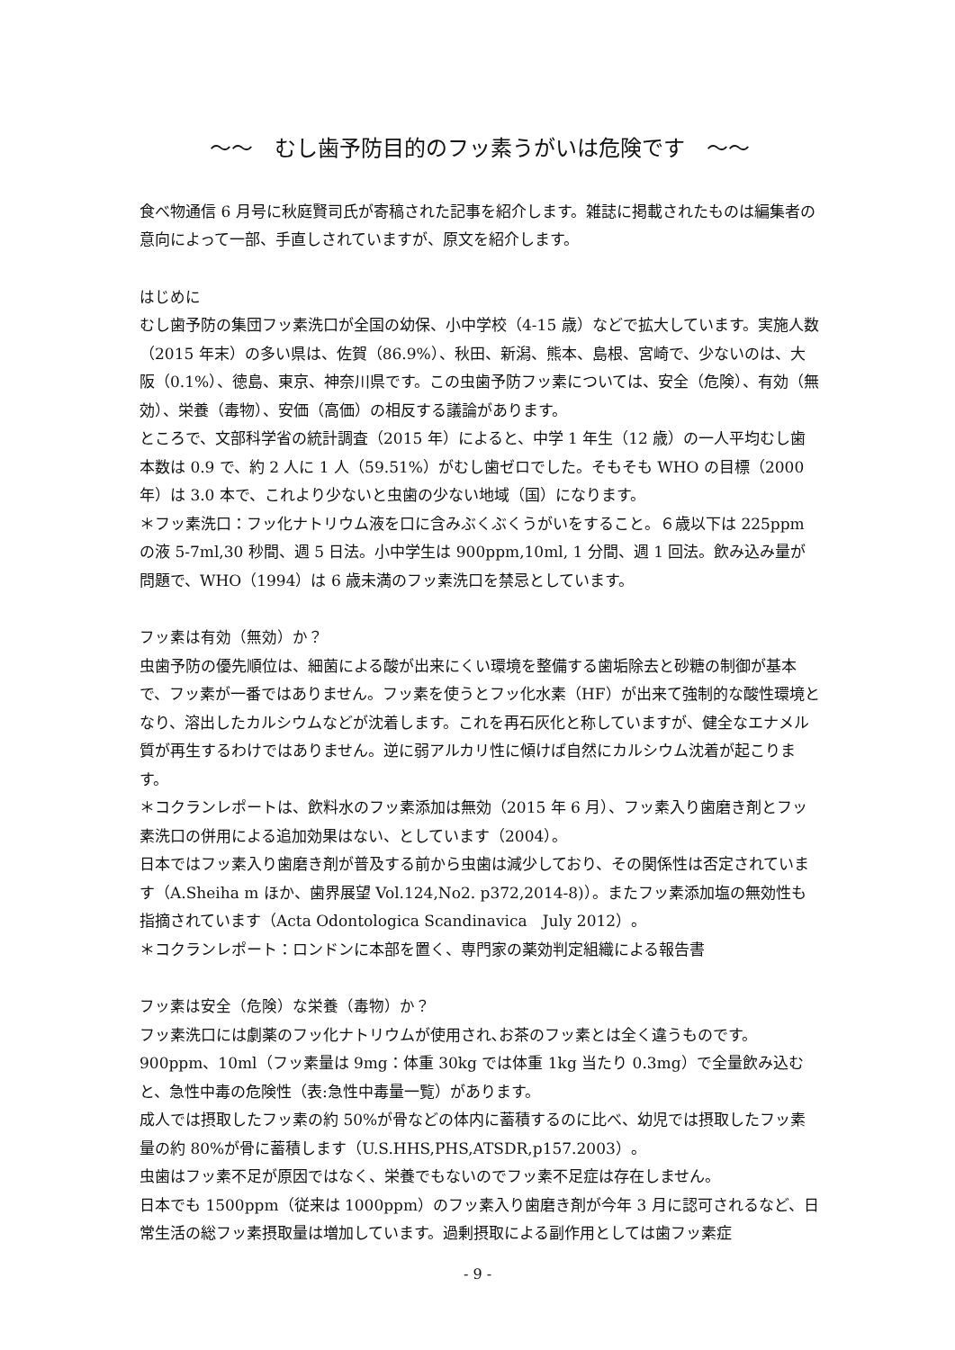～～　むし歯予防目的のフッ素うがいは危険です　～～
食べ物通信 6 月号に秋庭賢司氏が寄稿された記事を紹介します。雑誌に掲載されたものは編集者の意向によって一部、手直しされていますが、原文を紹介します。
はじめに
むし歯予防の集団フッ素洗口が全国の幼保、小中学校（4-15 歳）などで拡大しています。実施人数（2015 年末）の多い県は、佐賀（86.9%）、秋田、新潟、熊本、島根、宮崎で、少ないのは、大阪（0.1%）、徳島、東京、神奈川県です。この虫歯予防フッ素については、安全（危険）、有効（無効）、栄養（毒物）、安価（高価）の相反する議論があります。
ところで、文部科学省の統計調査（2015 年）によると、中学 1 年生（12 歳）の一人平均むし歯本数は 0.9 で、約 2 人に 1 人（59.51%）がむし歯ゼロでした。そもそも WHO の目標（2000 年）は 3.0 本で、これより少ないと虫歯の少ない地域（国）になります。
＊フッ素洗口：フッ化ナトリウム液を口に含みぶくぶくうがいをすること。６歳以下は 225ppm の液 5-7ml,30 秒間、週 5 日法。小中学生は 900ppm,10ml, 1 分間、週 1 回法。飲み込み量が問題で、WHO（1994）は 6 歳未満のフッ素洗口を禁忌としています。
フッ素は有効（無効）か？
虫歯予防の優先順位は、細菌による酸が出来にくい環境を整備する歯垢除去と砂糖の制御が基本で、フッ素が一番ではありません。フッ素を使うとフッ化水素（HF）が出来て強制的な酸性環境となり、溶出したカルシウムなどが沈着します。これを再石灰化と称していますが、健全なエナメル質が再生するわけではありません。逆に弱アルカリ性に傾けば自然にカルシウム沈着が起こります。
＊コクランレポートは、飲料水のフッ素添加は無効（2015 年 6 月）、フッ素入り歯磨き剤とフッ素洗口の併用による追加効果はない、としています（2004）。
日本ではフッ素入り歯磨き剤が普及する前から虫歯は減少しており、その関係性は否定されています（A.Sheiha m ほか、歯界展望 Vol.124,No2. p372,2014-8)）。またフッ素添加塩の無効性も指摘されています（Acta Odontologica Scandinavica　July 2012）。
＊コクランレポート：ロンドンに本部を置く、専門家の薬効判定組織による報告書
フッ素は安全（危険）な栄養（毒物）か？
フッ素洗口には劇薬のフッ化ナトリウムが使用され､お茶のフッ素とは全く違うものです。900ppm、10ml（フッ素量は 9mg：体重 30kg では体重 1kg 当たり 0.3mg）で全量飲み込むと、急性中毒の危険性（表:急性中毒量一覧）があります。
成人では摂取したフッ素の約 50%が骨などの体内に蓄積するのに比べ、幼児では摂取したフッ素量の約 80%が骨に蓄積します（U.S.HHS,PHS,ATSDR,p157.2003）。
虫歯はフッ素不足が原因ではなく、栄養でもないのでフッ素不足症は存在しません。
日本でも 1500ppm（従来は 1000ppm）のフッ素入り歯磨き剤が今年 3 月に認可されるなど、日常生活の総フッ素摂取量は増加しています。過剰摂取による副作用としては歯フッ素症
- 9 -